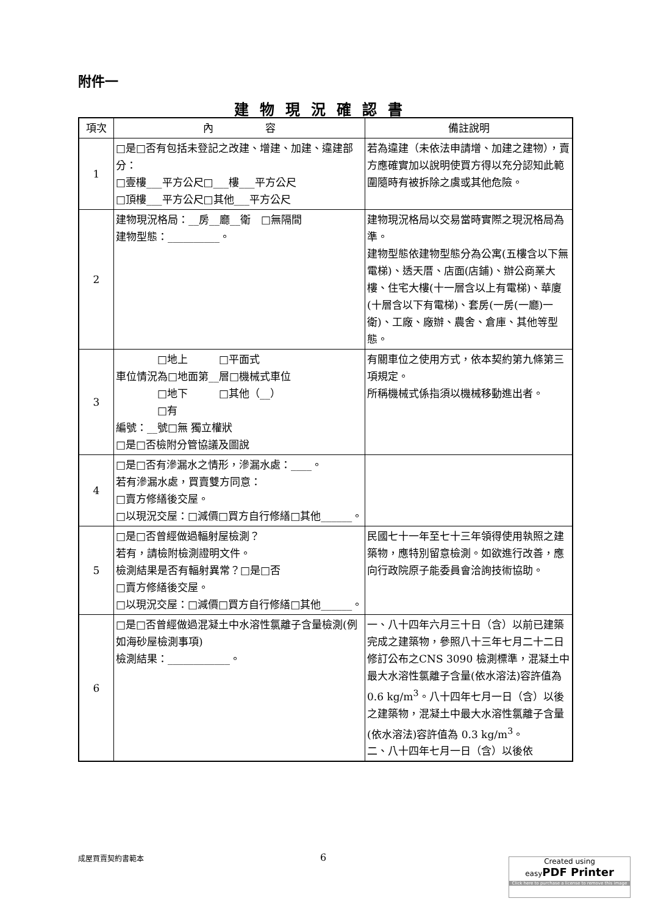附件一
建物現況確認書
| 項次 | 內 容 | 備註說明 |
| --- | --- | --- |
| 1 | □是□否有包括未登記之改建、增建、加建、違建部分： □壹樓___平方公尺□___樓___平方公尺 □頂樓___平方公尺□其他___平方公尺 | 若為違建（未依法申請增、加建之建物），賣方應確實加以說明使買方得以充分認知此範圍隨時有被拆除之虞或其他危險。 |
| 2 | 建物現況格局：__房__廳__衛 □無隔間 建物型態：__________。 | 建物現況格局以交易當時實際之現況格局為準。 建物型態依建物型態分為公寓(五樓含以下無電梯)、透天厝、店面(店鋪)、辦公商業大樓、住宅大樓(十一層含以上有電梯)、華廈(十層含以下有電梯)、套房(一房(一廳)一衛)、工廠、廠辦、農舍、倉庫、其他等型態。 |
| 3 | □地上 □平面式 車位情況為□地面第__層□機械式車位 □地下 □其他（__） □有 編號：__號□無 獨立權狀 □是□否檢附分管協議及圖說 | 有關車位之使用方式，依本契約第九條第三項規定。 所稱機械式係指須以機械移動進出者。 |
| 4 | □是□否有滲漏水之情形，滲漏水處：____。 若有滲漏水處，買賣雙方同意： □賣方修繕後交屋。 □以現況交屋：□減價□買方自行修繕□其他______。 | |
| 5 | □是□否曾經做過輻射屋檢測？ 若有，請檢附檢測證明文件。 檢測結果是否有輻射異常？□是□否 □賣方修繕後交屋。 □以現況交屋：□減價□買方自行修繕□其他______。 | 民國七十一年至七十三年領得使用執照之建築物，應特別留意檢測。如欲進行改善，應向行政院原子能委員會洽詢技術協助。 |
| 6 | □是□否曾經做過混凝土中水溶性氯離子含量檢測(例如海砂屋檢測事項) 檢測結果：____________。 | 一、八十四年六月三十日（含）以前已建築完成之建築物，參照八十三年七月二十二日修訂公布之CNS 3090 檢測標準，混凝土中最大水溶性氯離子含量(依水溶法)容許值為 0.6 kg/m<sup>3</sup>。八十四年七月一日（含）以後之建築物，混凝土中最大水溶性氯離子含量(依水溶法)容許值為 0.3 kg/m<sup>3</sup>。 二、八十四年七月一日（含）以後依 |
成屋買賣契約書範本 6
Created using
easyPDF Printer
Click here to purchase a license to remove this image